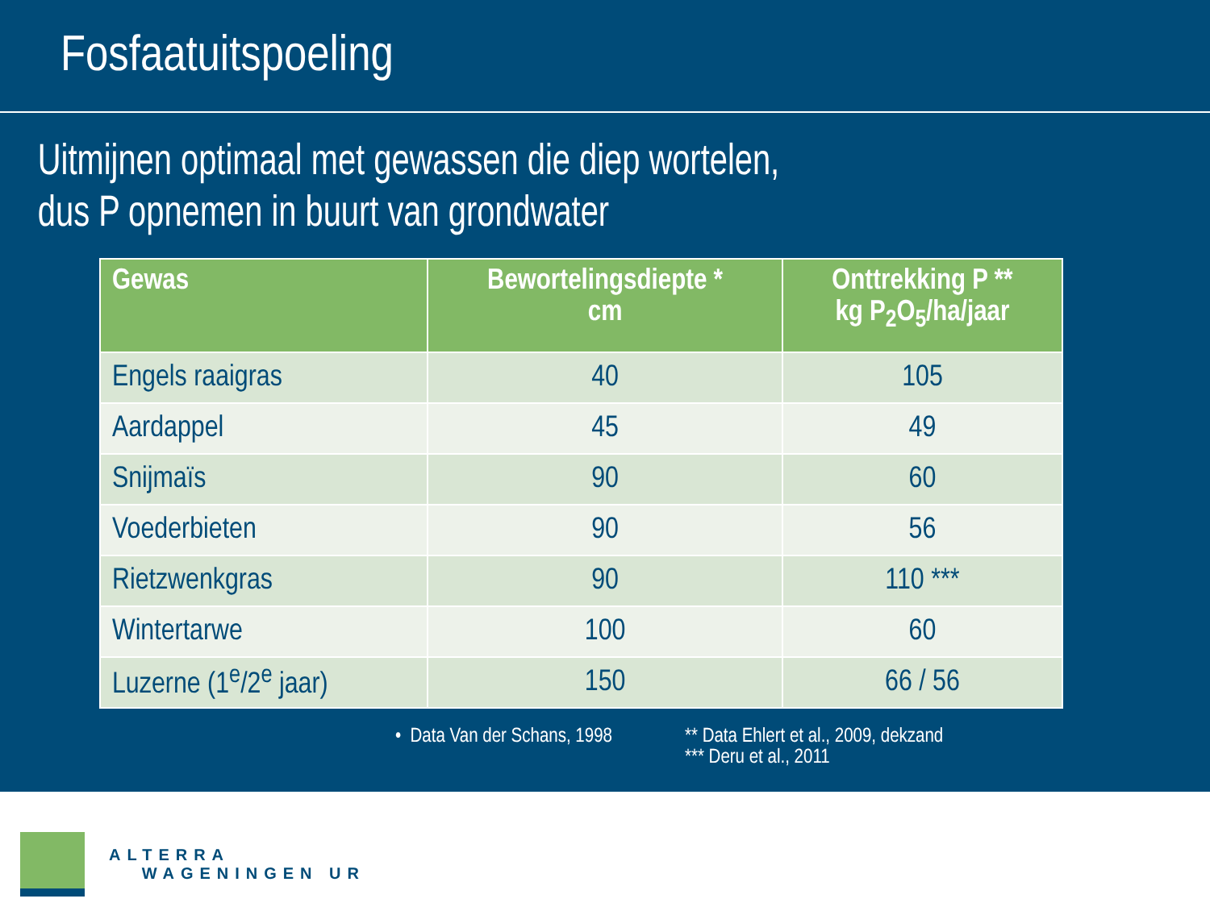Fosfaatuitspoeling
Uitmijnen optimaal met gewassen die diep wortelen,
dus P opnemen in buurt van grondwater
| Gewas | Bewortelingsdiepte * cm | Onttrekking P ** kg P<sub>2</sub>O<sub>5</sub>/ha/jaar |
| --- | --- | --- |
| Engels raaigras | 40 | 105 |
| Aardappel | 45 | 49 |
| Snijmaïs | 90 | 60 |
| Voederbieten | 90 | 56 |
| Rietzwenkgras | 90 | 110 *** |
| Wintertarwe | 100 | 60 |
| Luzerne (1<sup>e</sup>/2<sup>e</sup> jaar) | 150 | 66 / 56 |
• Data Van der Schans, 1998 ** Data Ehlert et al., 2009, dekzand
*** Deru et al., 2011
ALTERRA
WAGENINGEN UR